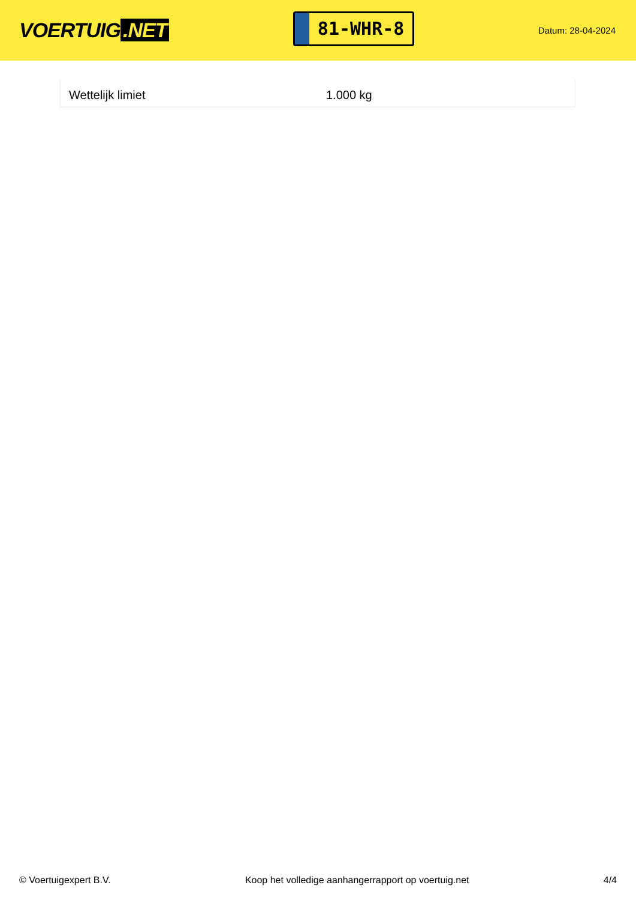VOERTUIG.NET
81-WHR-8
Datum: 28-04-2024
| Wettelijk limiet | 1.000 kg |
© Voertuigexpert B.V. Koop het volledige aanhangerrapport op voertuig.net 4/4